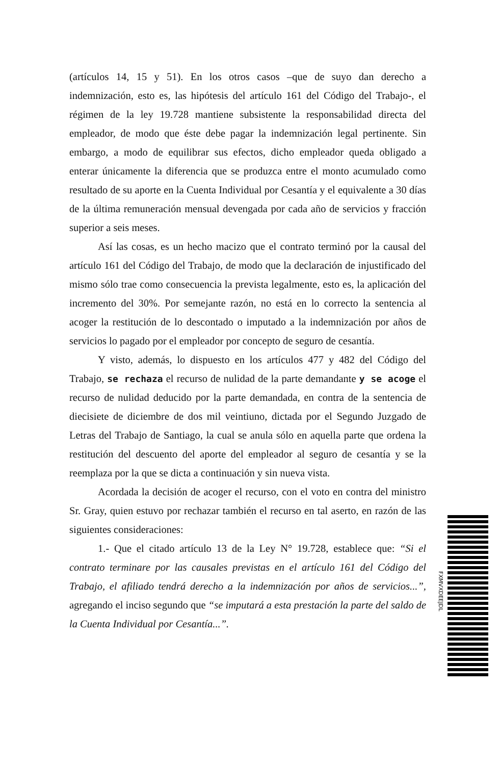(artículos 14, 15 y 51). En los otros casos –que de suyo dan derecho a indemnización, esto es, las hipótesis del artículo 161 del Código del Trabajo-, el régimen de la ley 19.728 mantiene subsistente la responsabilidad directa del empleador, de modo que éste debe pagar la indemnización legal pertinente. Sin embargo, a modo de equilibrar sus efectos, dicho empleador queda obligado a enterar únicamente la diferencia que se produzca entre el monto acumulado como resultado de su aporte en la Cuenta Individual por Cesantía y el equivalente a 30 días de la última remuneración mensual devengada por cada año de servicios y fracción superior a seis meses.
Así las cosas, es un hecho macizo que el contrato terminó por la causal del artículo 161 del Código del Trabajo, de modo que la declaración de injustificado del mismo sólo trae como consecuencia la prevista legalmente, esto es, la aplicación del incremento del 30%. Por semejante razón, no está en lo correcto la sentencia al acoger la restitución de lo descontado o imputado a la indemnización por años de servicios lo pagado por el empleador por concepto de seguro de cesantía.
Y visto, además, lo dispuesto en los artículos 477 y 482 del Código del Trabajo, se rechaza el recurso de nulidad de la parte demandante y se acoge el recurso de nulidad deducido por la parte demandada, en contra de la sentencia de diecisiete de diciembre de dos mil veintiuno, dictada por el Segundo Juzgado de Letras del Trabajo de Santiago, la cual se anula sólo en aquella parte que ordena la restitución del descuento del aporte del empleador al seguro de cesantía y se la reemplaza por la que se dicta a continuación y sin nueva vista.
Acordada la decisión de acoger el recurso, con el voto en contra del ministro Sr. Gray, quien estuvo por rechazar también el recurso en tal aserto, en razón de las siguientes consideraciones:
1.- Que el citado artículo 13 de la Ley N° 19.728, establece que: “Si el contrato terminare por las causales previstas en el artículo 161 del Código del Trabajo, el afiliado tendrá derecho a la indemnización por años de servicios...”, agregando el inciso segundo que “se imputará a esta prestación la parte del saldo de la Cuenta Individual por Cesantía...”.
FXMVXDEEJDL